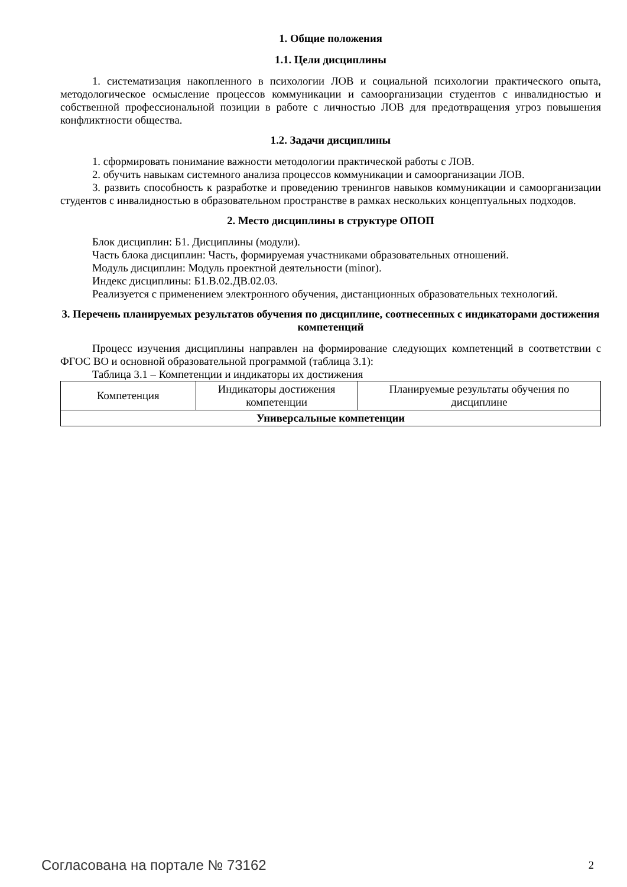1. Общие положения
1.1. Цели дисциплины
1. систематизация накопленного в психологии ЛОВ и социальной психологии практического опыта, методологическое осмысление процессов коммуникации и самоорганизации студентов с инвалидностью и собственной профессиональной позиции в работе с личностью ЛОВ для предотвращения угроз повышения конфликтности общества.
1.2. Задачи дисциплины
1. сформировать понимание важности методологии практической работы с ЛОВ.
2. обучить навыкам системного анализа процессов коммуникации и самоорганизации ЛОВ.
3. развить способность к разработке и проведению тренингов навыков коммуникации и самоорганизации студентов с инвалидностью в образовательном пространстве в рамках нескольких концептуальных подходов.
2. Место дисциплины в структуре ОПОП
Блок дисциплин: Б1. Дисциплины (модули).
Часть блока дисциплин: Часть, формируемая участниками образовательных отношений.
Модуль дисциплин: Модуль проектной деятельности (minor).
Индекс дисциплины: Б1.В.02.ДВ.02.03.
Реализуется с применением электронного обучения, дистанционных образовательных технологий.
3. Перечень планируемых результатов обучения по дисциплине, соотнесенных с индикаторами достижения компетенций
Процесс изучения дисциплины направлен на формирование следующих компетенций в соответствии с ФГОС ВО и основной образовательной программой (таблица 3.1):
Таблица 3.1 – Компетенции и индикаторы их достижения
| Компетенция | Индикаторы достижения компетенции | Планируемые результаты обучения по дисциплине |
| --- | --- | --- |
| Универсальные компетенции | | |
Согласована на портале № 73162 2